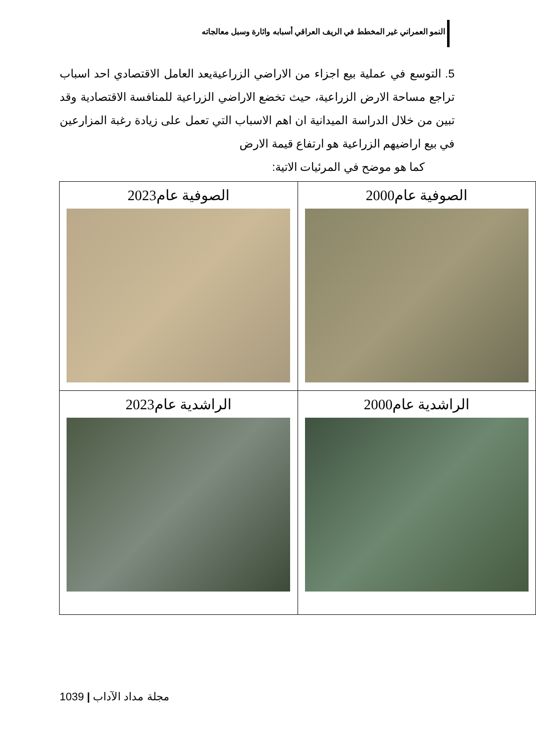النمو العمراني غير المخطط في الريف العراقي أسبابه واثارة وسبل معالجاته
5. التوسع في عملية بيع اجزاء من الاراضي الزراعيةيعد العامل الاقتصادي احد اسباب تراجع مساحة الارض الزراعية، حيث تخضع الاراضي الزراعية للمنافسة الاقتصادية وقد تبين من خلال الدراسة الميدانية ان اهم الاسباب التي تعمل على زيادة رغبة المزارعين في بيع اراضيهم الزراعية هو ارتفاع قيمة الارض
كما هو موضح في المرئيات الاتية:
| الصوفية عام2000 | الصوفية عام2023 |
| الراشدية عام2000 | الراشدية عام2023 |
1039 | مجلة مداد الآداب